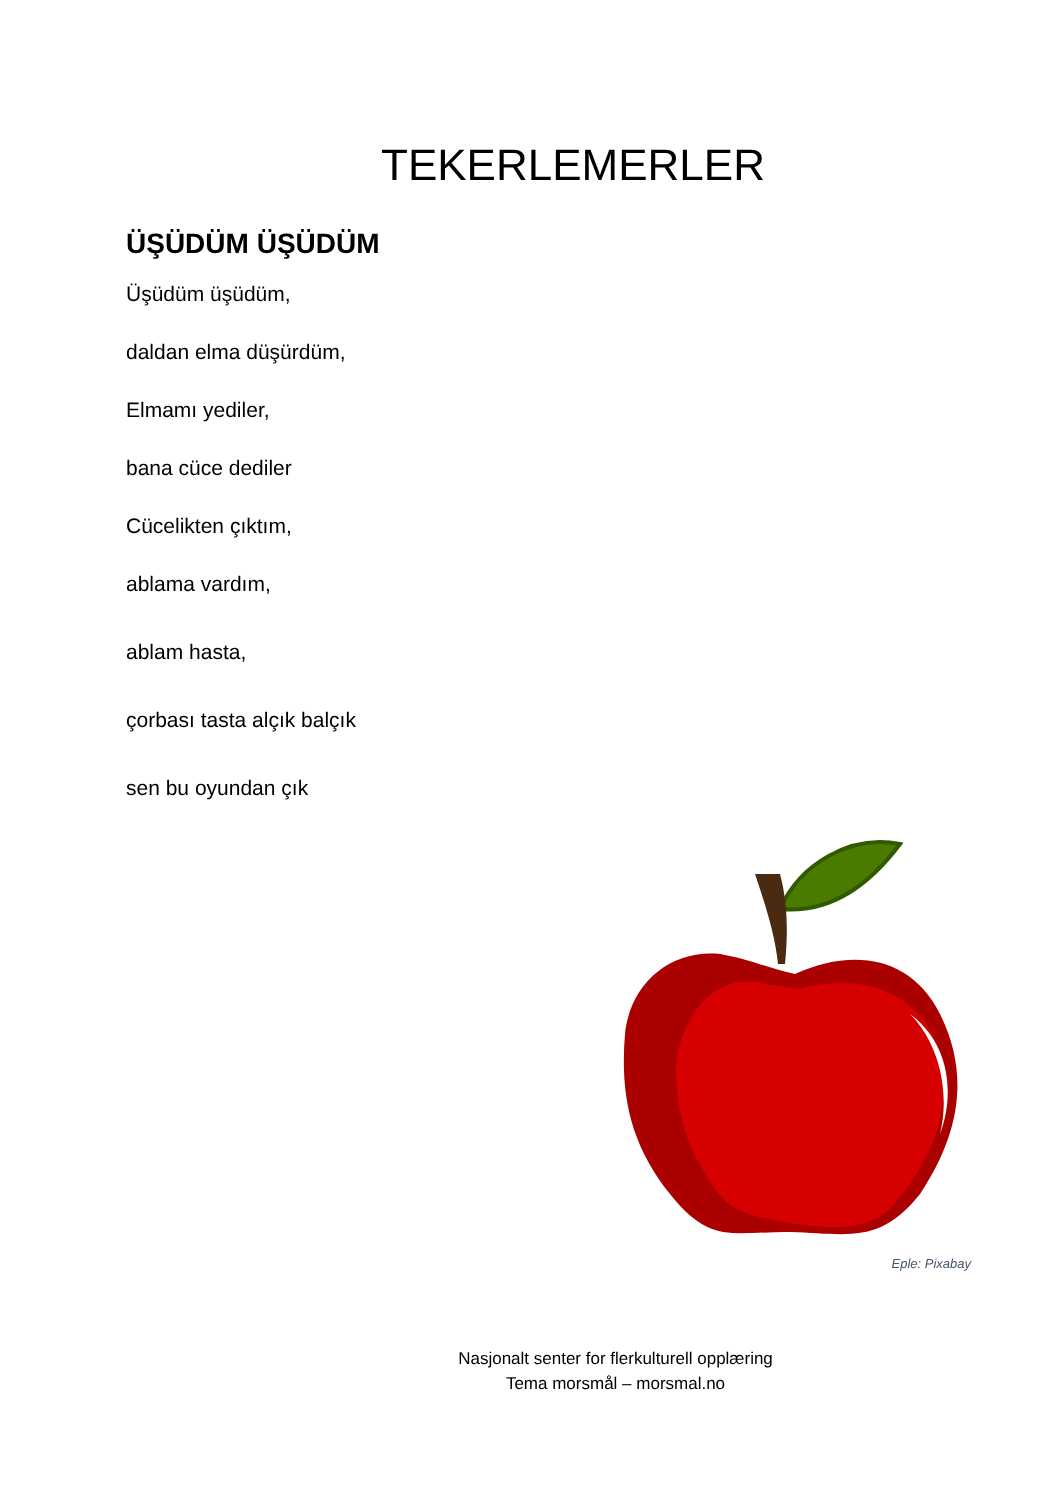TEKERLEMERLER
ÜŞÜDÜM ÜŞÜDÜM
Üşüdüm üşüdüm,
daldan elma düşürdüm,
Elmamı yediler,
bana cüce dediler
Cücelikten çıktım,
ablama vardım,
ablam hasta,
çorbası tasta alçık balçık
sen bu oyundan çık
Eple: Pixabay
Nasjonalt senter for flerkulturell opplæring
Tema morsmål – morsmal.no